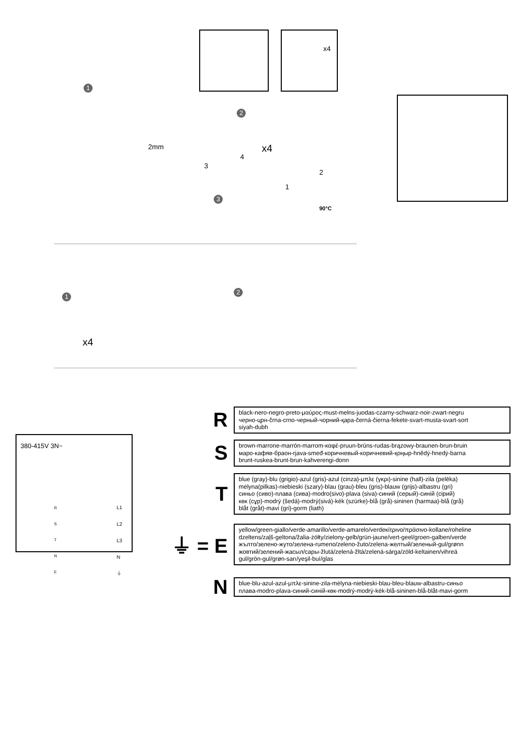x4
1
2mm
2
x4
3
4
2
1
3
90°C
1
x4
2
380-415V 3N~
L1
L2
L3
N
⏚
R
S
T
N
E
R
black-nero-negro-preto-μαύρος-must-melns-juodas-czarny-schwarz-noir-zwart-negru
черно-црн-črna-crno-черный-чорний-қара-černá-čierna-fekete-svart-musta-svart-sort
siyah-dubh
S
brown-marrone-marrón-marrom-καφέ-pruun-brūns-rudas-brązowy-braunen-brun-bruin
маро-кафяв-браон-rjava-smeđ-коричневый-коричневий-қоңыр-hnědý-hnedý-barna
brunt-ruskea-brunt-brun-kahverengi-donn
T
blue (gray)-blu (grigio)-azul (gris)-azul (cinza)-μπλε (γκρι)-sinine (hall)-zila (pelēka)
mėlyna(pilkas)-niebieski (szary)-blau (grau)-bleu (gris)-blauw (grijs)-albastru (gri)
синьо (сиво)-плава (сива)-modro(sivo)-plava (siva)-синий (серый)-синій (сірий)
көк (сұр)-modrý (šedá)-modrý(sivá)-kék (szürke)-blå (grå)-sininen (harmaa)-blå (grå)
blåt (gråt)-mavi (gri)-gorm (liath)
⏚ = E
yellow/green-giallo/verde-amarillo/verde-amarelo/verdeκίτρινο/πράσινο-kollane/roheline
dzeltens/zaļš-geltona/žalia-żółty/zielony-gelb/grün-jaune/vert-geel/groen-galben/verde
жълто/зелено-жуто/зелена-rumeno/zeleno-žuto/zelena-желтый/зеленый-gul/grønn
жовтий/зелений-жасыл/сары-žlutá/zelená-žltá/zelená-sárga/zöld-keltainen/vihreä
gul/grön-gul/grøn-sarı/yeşil-buí/glas
N
blue-blu-azul-azul-μπλε-sinine-zila-mėlyna-niebieski-blau-bleu-blauw-albastru-синьо
плава-modro-plava-синий-синій-көк-modrý-modrý-kék-blå-sininen-blå-blåt-mavi-gorm